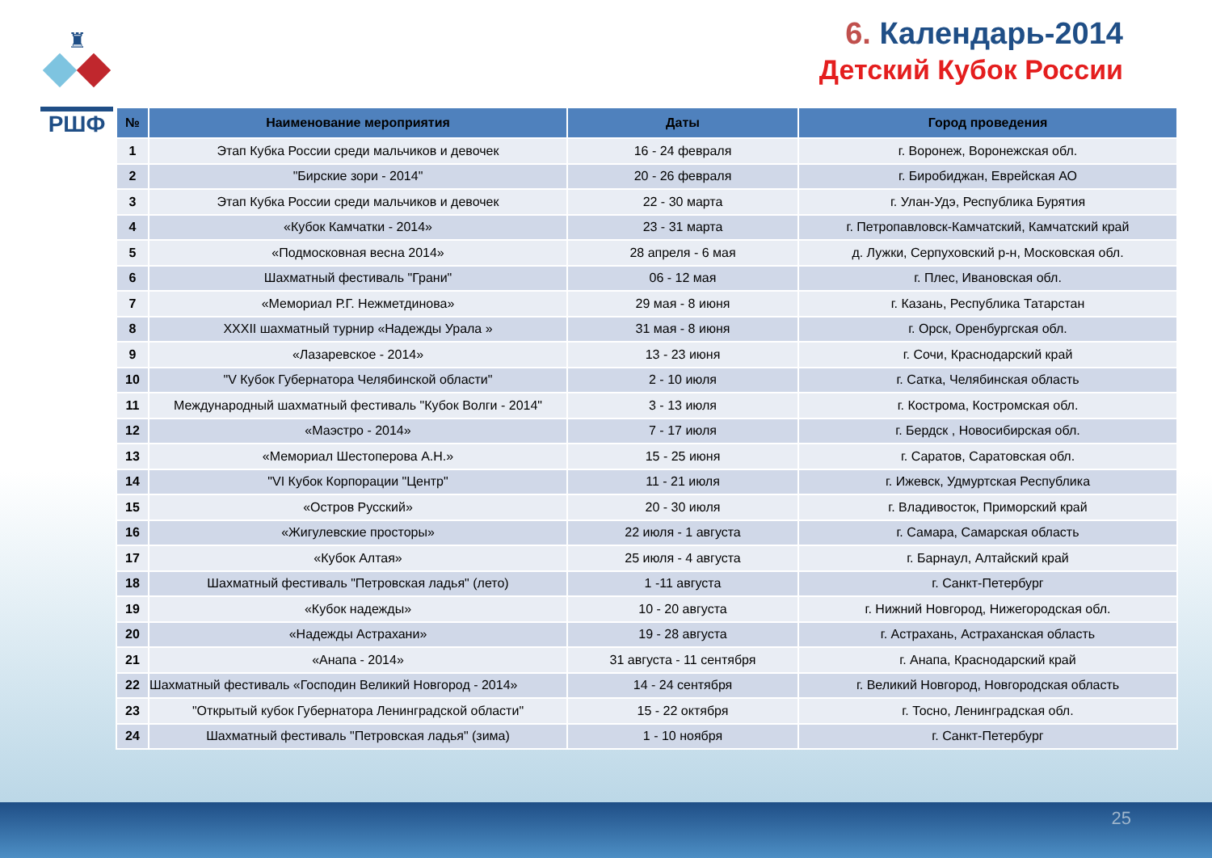♜
РШФ
6. Календарь-2014
Детский Кубок России
| № | Наименование мероприятия | Даты | Город проведения |
| --- | --- | --- | --- |
| 1 | Этап Кубка России среди мальчиков и девочек | 16 - 24 февраля | г. Воронеж, Воронежская обл. |
| 2 | "Бирские зори - 2014" | 20 - 26 февраля | г. Биробиджан, Еврейская АО |
| 3 | Этап Кубка России среди мальчиков и девочек | 22 - 30 марта | г. Улан-Удэ, Республика Бурятия |
| 4 | «Кубок Камчатки - 2014» | 23 - 31 марта | г. Петропавловск-Камчатский, Камчатский край |
| 5 | «Подмосковная весна 2014» | 28 апреля - 6 мая | д. Лужки, Серпуховский р-н, Московская обл. |
| 6 | Шахматный фестиваль "Грани" | 06 - 12 мая | г. Плес, Ивановская обл. |
| 7 | «Мемориал Р.Г. Нежметдинова» | 29 мая - 8 июня | г. Казань, Республика Татарстан |
| 8 | XXXII шахматный турнир «Надежды Урала » | 31 мая - 8 июня | г. Орск, Оренбургская обл. |
| 9 | «Лазаревское - 2014» | 13 - 23 июня | г. Сочи, Краснодарский край |
| 10 | "V Кубок Губернатора Челябинской области" | 2 - 10 июля | г. Сатка, Челябинская область |
| 11 | Международный шахматный фестиваль "Кубок Волги - 2014" | 3 - 13 июля | г. Кострома, Костромская обл. |
| 12 | «Маэстро - 2014» | 7 - 17 июля | г. Бердск , Новосибирская обл. |
| 13 | «Мемориал Шестоперова А.Н.» | 15 - 25 июня | г. Саратов, Саратовская обл. |
| 14 | "VI Кубок Корпорации "Центр" | 11 - 21 июля | г. Ижевск, Удмуртская Республика |
| 15 | «Остров Русский» | 20 - 30 июля | г. Владивосток, Приморский край |
| 16 | «Жигулевские просторы» | 22 июля - 1 августа | г. Самара, Самарская область |
| 17 | «Кубок Алтая» | 25 июля - 4 августа | г. Барнаул, Алтайский край |
| 18 | Шахматный фестиваль "Петровская ладья" (лето) | 1 -11 августа | г. Санкт-Петербург |
| 19 | «Кубок надежды» | 10 - 20 августа | г. Нижний Новгород, Нижегородская обл. |
| 20 | «Надежды Астрахани» | 19 - 28 августа | г. Астрахань, Астраханская область |
| 21 | «Анапа - 2014» | 31 августа - 11 сентября | г. Анапа, Краснодарский край |
| 22 | Шахматный фестиваль «Господин Великий Новгород - 2014» | 14 - 24 сентября | г. Великий Новгород, Новгородская область |
| 23 | "Открытый кубок Губернатора Ленинградской области" | 15 - 22 октября | г. Тосно, Ленинградская обл. |
| 24 | Шахматный фестиваль "Петровская ладья" (зима) | 1 - 10 ноября | г. Санкт-Петербург |
25